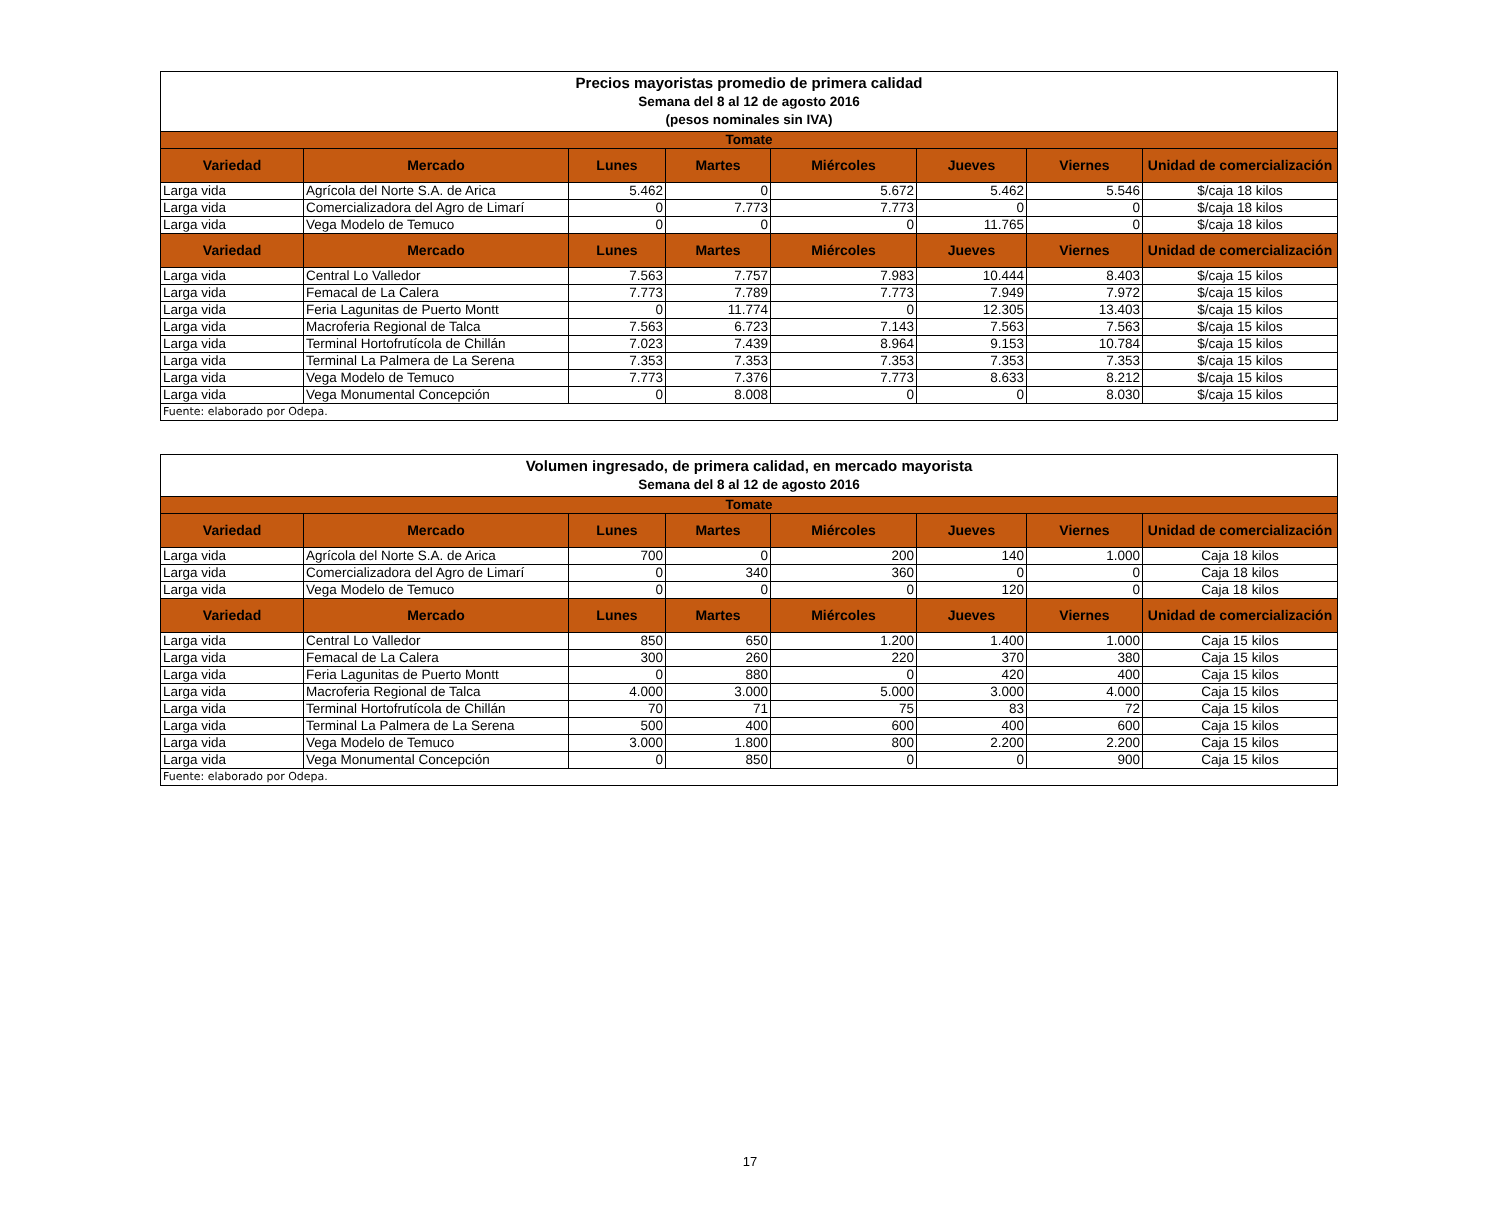| Precios mayoristas promedio de primera calidad Semana del 8 al 12 de agosto 2016 (pesos nominales sin IVA) | | | | | | | |
| Tomate | | | | | | | |
| Variedad | Mercado | Lunes | Martes | Miércoles | Jueves | Viernes | Unidad de comercialización |
| Larga vida | Agrícola del Norte S.A. de Arica | 5.462 | 0 | 5.672 | 5.462 | 5.546 | $/caja 18 kilos |
| Larga vida | Comercializadora del Agro de Limarí | 0 | 7.773 | 7.773 | 0 | 0 | $/caja 18 kilos |
| Larga vida | Vega Modelo de Temuco | 0 | 0 | 0 | 11.765 | 0 | $/caja 18 kilos |
| Variedad | Mercado | Lunes | Martes | Miércoles | Jueves | Viernes | Unidad de comercialización |
| Larga vida | Central Lo Valledor | 7.563 | 7.757 | 7.983 | 10.444 | 8.403 | $/caja 15 kilos |
| Larga vida | Femacal de La Calera | 7.773 | 7.789 | 7.773 | 7.949 | 7.972 | $/caja 15 kilos |
| Larga vida | Feria Lagunitas de Puerto Montt | 0 | 11.774 | 0 | 12.305 | 13.403 | $/caja 15 kilos |
| Larga vida | Macroferia Regional de Talca | 7.563 | 6.723 | 7.143 | 7.563 | 7.563 | $/caja 15 kilos |
| Larga vida | Terminal Hortofrutícola de Chillán | 7.023 | 7.439 | 8.964 | 9.153 | 10.784 | $/caja 15 kilos |
| Larga vida | Terminal La Palmera de La Serena | 7.353 | 7.353 | 7.353 | 7.353 | 7.353 | $/caja 15 kilos |
| Larga vida | Vega Modelo de Temuco | 7.773 | 7.376 | 7.773 | 8.633 | 8.212 | $/caja 15 kilos |
| Larga vida | Vega Monumental Concepción | 0 | 8.008 | 0 | 0 | 8.030 | $/caja 15 kilos |
| Fuente: elaborado por Odepa. | | | | | | | |
| Volumen ingresado, de primera calidad, en mercado mayorista Semana del 8 al 12 de agosto 2016 | | | | | | | |
| Tomate | | | | | | | |
| Variedad | Mercado | Lunes | Martes | Miércoles | Jueves | Viernes | Unidad de comercialización |
| Larga vida | Agrícola del Norte S.A. de Arica | 700 | 0 | 200 | 140 | 1.000 | Caja 18 kilos |
| Larga vida | Comercializadora del Agro de Limarí | 0 | 340 | 360 | 0 | 0 | Caja 18 kilos |
| Larga vida | Vega Modelo de Temuco | 0 | 0 | 0 | 120 | 0 | Caja 18 kilos |
| Variedad | Mercado | Lunes | Martes | Miércoles | Jueves | Viernes | Unidad de comercialización |
| Larga vida | Central Lo Valledor | 850 | 650 | 1.200 | 1.400 | 1.000 | Caja 15 kilos |
| Larga vida | Femacal de La Calera | 300 | 260 | 220 | 370 | 380 | Caja 15 kilos |
| Larga vida | Feria Lagunitas de Puerto Montt | 0 | 880 | 0 | 420 | 400 | Caja 15 kilos |
| Larga vida | Macroferia Regional de Talca | 4.000 | 3.000 | 5.000 | 3.000 | 4.000 | Caja 15 kilos |
| Larga vida | Terminal Hortofrutícola de Chillán | 70 | 71 | 75 | 83 | 72 | Caja 15 kilos |
| Larga vida | Terminal La Palmera de La Serena | 500 | 400 | 600 | 400 | 600 | Caja 15 kilos |
| Larga vida | Vega Modelo de Temuco | 3.000 | 1.800 | 800 | 2.200 | 2.200 | Caja 15 kilos |
| Larga vida | Vega Monumental Concepción | 0 | 850 | 0 | 0 | 900 | Caja 15 kilos |
| Fuente: elaborado por Odepa. | | | | | | | |
17